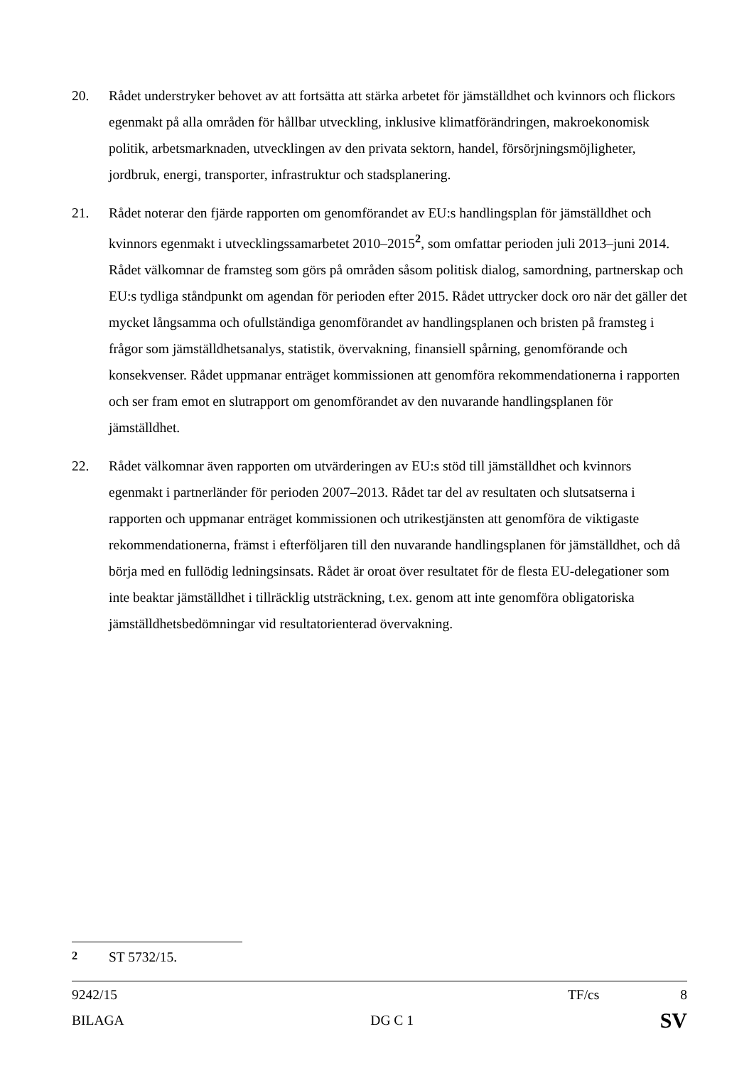20. Rådet understryker behovet av att fortsätta att stärka arbetet för jämställdhet och kvinnors och flickors egenmakt på alla områden för hållbar utveckling, inklusive klimatförändringen, makroekonomisk politik, arbetsmarknaden, utvecklingen av den privata sektorn, handel, försörjningsmöjligheter, jordbruk, energi, transporter, infrastruktur och stadsplanering.
21. Rådet noterar den fjärde rapporten om genomförandet av EU:s handlingsplan för jämställdhet och kvinnors egenmakt i utvecklingssamarbetet 2010–2015<sup>2</sup>, som omfattar perioden juli 2013–juni 2014. Rådet välkomnar de framsteg som görs på områden såsom politisk dialog, samordning, partnerskap och EU:s tydliga ståndpunkt om agendan för perioden efter 2015. Rådet uttrycker dock oro när det gäller det mycket långsamma och ofullständiga genomförandet av handlingsplanen och bristen på framsteg i frågor som jämställdhetsanalys, statistik, övervakning, finansiell spårning, genomförande och konsekvenser. Rådet uppmanar enträget kommissionen att genomföra rekommendationerna i rapporten och ser fram emot en slutrapport om genomförandet av den nuvarande handlingsplanen för jämställdhet.
22. Rådet välkomnar även rapporten om utvärderingen av EU:s stöd till jämställdhet och kvinnors egenmakt i partnerländer för perioden 2007–2013. Rådet tar del av resultaten och slutsatserna i rapporten och uppmanar enträget kommissionen och utrikestjänsten att genomföra de viktigaste rekommendationerna, främst i efterföljaren till den nuvarande handlingsplanen för jämställdhet, och då börja med en fullödig ledningsinsats. Rådet är oroat över resultatet för de flesta EU-delegationer som inte beaktar jämställdhet i tillräcklig utsträckning, t.ex. genom att inte genomföra obligatoriska jämställdhetsbedömningar vid resultatorienterad övervakning.
<sup>2</sup> ST 5732/15.
9242/15 TF/cs 8
BILAGA DG C 1 SV